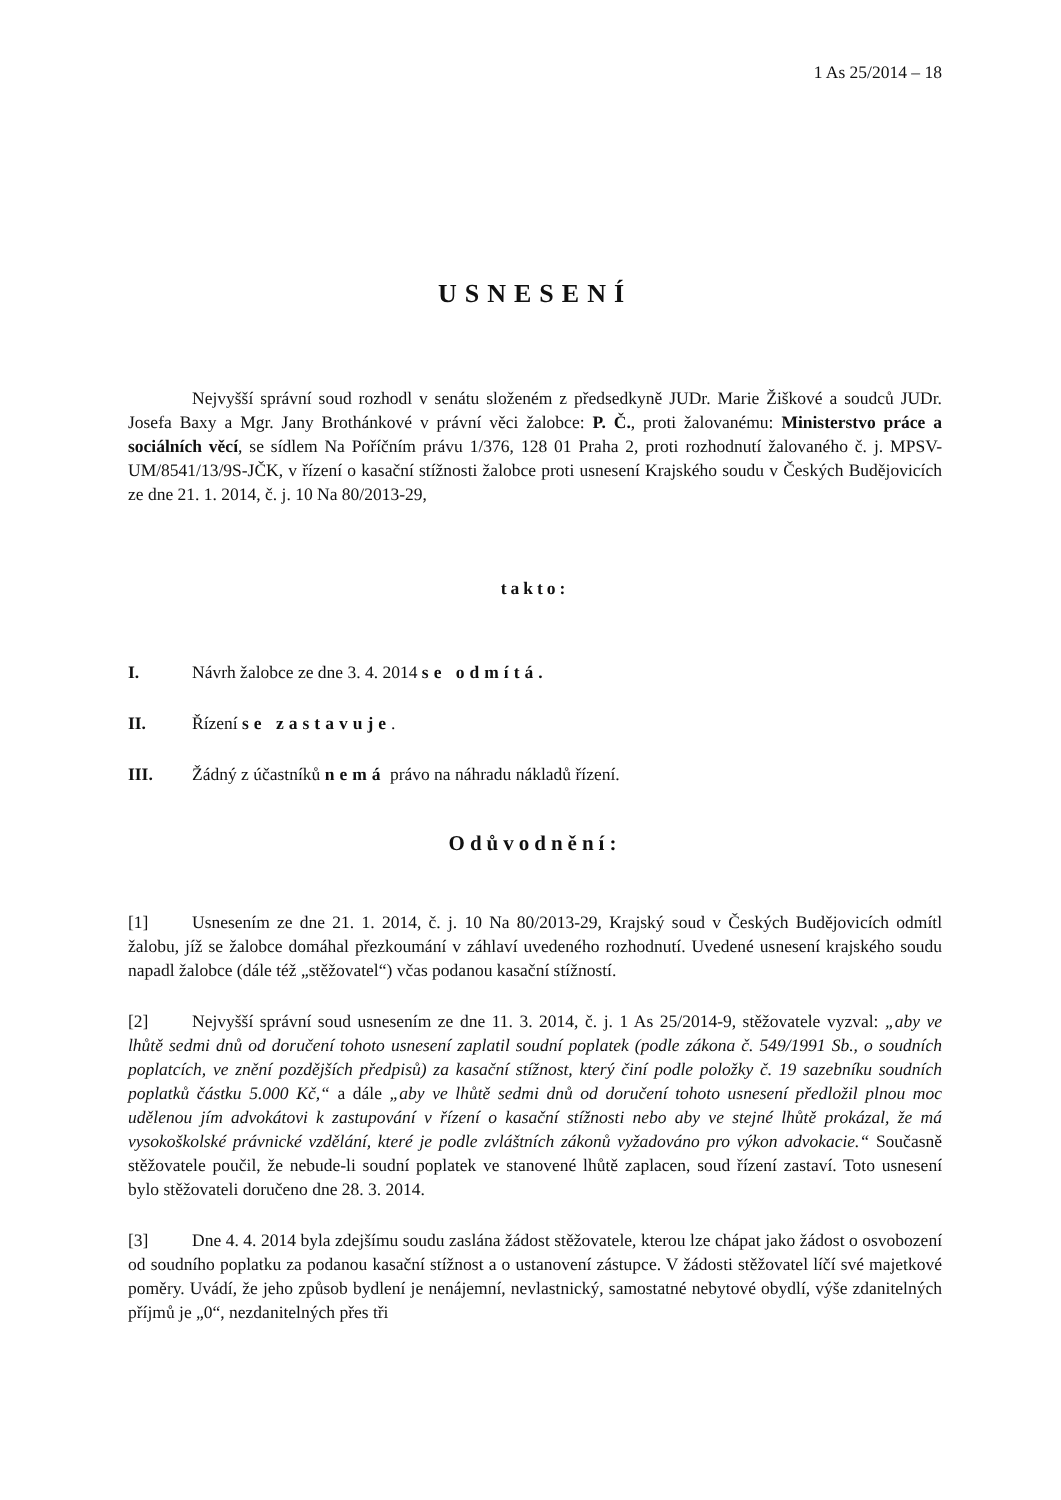1 As 25/2014 – 18
USNESENÍ
Nejvyšší správní soud rozhodl v senátu složeném z předsedkyně JUDr. Marie Žiškové a soudců JUDr. Josefa Baxy a Mgr. Jany Brothánkové v právní věci žalobce: P. Č., proti žalovanému: Ministerstvo práce a sociálních věcí, se sídlem Na Poříčním právu 1/376, 128 01 Praha 2, proti rozhodnutí žalovaného č. j. MPSV-UM/8541/13/9S-JČK, v řízení o kasační stížnosti žalobce proti usnesení Krajského soudu v Českých Budějovicích ze dne 21. 1. 2014, č. j. 10 Na 80/2013-29,
takto:
I. Návrh žalobce ze dne 3. 4. 2014 se odmítá.
II. Řízení se zastavuje.
III. Žádný z účastníků nemá právo na náhradu nákladů řízení.
Odůvodnění:
[1] Usnesením ze dne 21. 1. 2014, č. j. 10 Na 80/2013-29, Krajský soud v Českých Budějovicích odmítl žalobu, jíž se žalobce domáhal přezkoumání v záhlaví uvedeného rozhodnutí. Uvedené usnesení krajského soudu napadl žalobce (dále též „stěžovatel“) včas podanou kasační stížností.
[2] Nejvyšší správní soud usnesením ze dne 11. 3. 2014, č. j. 1 As 25/2014-9, stěžovatele vyzval: „aby ve lhůtě sedmi dnů od doručení tohoto usnesení zaplatil soudní poplatek (podle zákona č. 549/1991 Sb., o soudních poplatcích, ve znění pozdějších předpisů) za kasační stížnost, který činí podle položky č. 19 sazebníku soudních poplatků částku 5.000 Kč,“ a dále „aby ve lhůtě sedmi dnů od doručení tohoto usnesení předložil plnou moc udělenou jím advokátovi k zastupování v řízení o kasační stížnosti nebo aby ve stejné lhůtě prokázal, že má vysokoškolské právnické vzdělání, které je podle zvláštních zákonů vyžadováno pro výkon advokacie.“ Současně stěžovatele poučil, že nebude-li soudní poplatek ve stanovené lhůtě zaplacen, soud řízení zastaví. Toto usnesení bylo stěžovateli doručeno dne 28. 3. 2014.
[3] Dne 4. 4. 2014 byla zdejšímu soudu zaslána žádost stěžovatele, kterou lze chápat jako žádost o osvobození od soudního poplatku za podanou kasační stížnost a o ustanovení zástupce. V žádosti stěžovatel líčí své majetkové poměry. Uvádí, že jeho způsob bydlení je nenájemní, nevlastnický, samostatné nebytové obydlí, výše zdanitelných příjmů je „0“, nezdanitelných přes tři